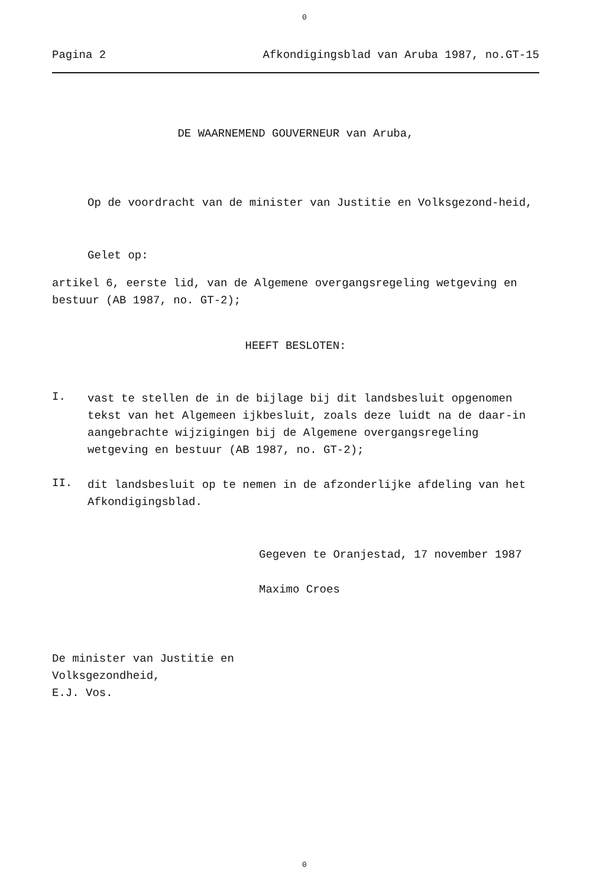0
Pagina 2 Afkondigingsblad van Aruba 1987, no.GT-15
DE WAARNEMEND GOUVERNEUR van Aruba,
Op de voordracht van de minister van Justitie en Volksgezond-heid,
Gelet op:
artikel 6, eerste lid, van de Algemene overgangsregeling wetgeving en bestuur (AB 1987, no. GT-2);
HEEFT BESLOTEN:
I.
vast te stellen de in de bijlage bij dit landsbesluit opgenomen tekst van het Algemeen ijkbesluit, zoals deze luidt na de daar-in aangebrachte wijzigingen bij de Algemene overgangsregeling wetgeving en bestuur (AB 1987, no. GT-2);
II.
dit landsbesluit op te nemen in de afzonderlijke afdeling van het Afkondigingsblad.
Gegeven te Oranjestad, 17 november 1987
Maximo Croes
De minister van Justitie en
Volksgezondheid,
E.J. Vos.
0